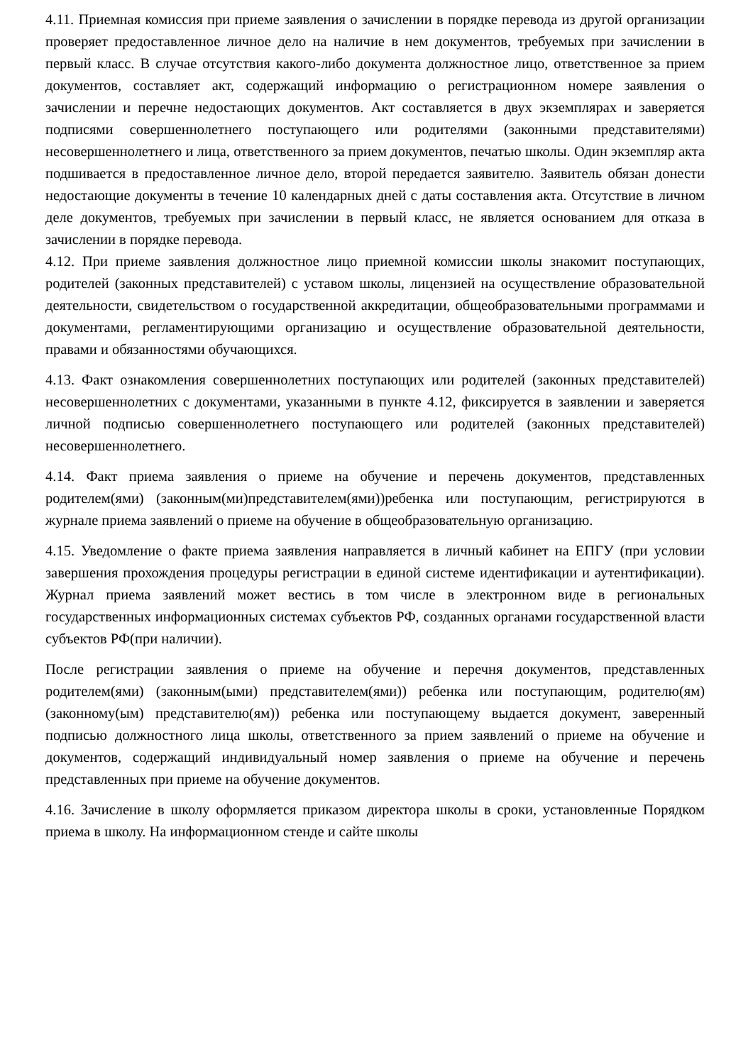4.11. Приемная комиссия при приеме заявления о зачислении в порядке перевода из другой организации проверяет предоставленное личное дело на наличие в нем документов, требуемых при зачислении в первый класс. В случае отсутствия какого-либо документа должностное лицо, ответственное за прием документов, составляет акт, содержащий информацию о регистрационном номере заявления о зачислении и перечне недостающих документов. Акт составляется в двух экземплярах и заверяется подписями совершеннолетнего поступающего или родителями (законными представителями) несовершеннолетнего и лица, ответственного за прием документов, печатью школы. Один экземпляр акта подшивается в предоставленное личное дело, второй передается заявителю. Заявитель обязан донести недостающие документы в течение 10 календарных дней с даты составления акта. Отсутствие в личном деле документов, требуемых при зачислении в первый класс, не является основанием для отказа в зачислении в порядке перевода.
4.12. При приеме заявления должностное лицо приемной комиссии школы знакомит поступающих, родителей (законных представителей) с уставом школы, лицензией на осуществление образовательной деятельности, свидетельством о государственной аккредитации, общеобразовательными программами и документами, регламентирующими организацию и осуществление образовательной деятельности, правами и обязанностями обучающихся.
4.13. Факт ознакомления совершеннолетних поступающих или родителей (законных представителей) несовершеннолетних с документами, указанными в пункте 4.12, фиксируется в заявлении и заверяется личной подписью совершеннолетнего поступающего или родителей (законных представителей) несовершеннолетнего.
4.14. Факт приема заявления о приеме на обучение и перечень документов, представленных родителем(ями) (законным(ми)представителем(ями))ребенка или поступающим, регистрируются в журнале приема заявлений о приеме на обучение в общеобразовательную организацию.
4.15. Уведомление о факте приема заявления направляется в личный кабинет на ЕПГУ (при условии завершения прохождения процедуры регистрации в единой системе идентификации и аутентификации). Журнал приема заявлений может вестись в том числе в электронном виде в региональных государственных информационных системах субъектов РФ, созданных органами государственной власти субъектов РФ(при наличии).
После регистрации заявления о приеме на обучение и перечня документов, представленных родителем(ями) (законным(ыми) представителем(ями)) ребенка или поступающим, родителю(ям) (законному(ым) представителю(ям)) ребенка или поступающему выдается документ, заверенный подписью должностного лица школы, ответственного за прием заявлений о приеме на обучение и документов, содержащий индивидуальный номер заявления о приеме на обучение и перечень представленных при приеме на обучение документов.
4.16. Зачисление в школу оформляется приказом директора школы в сроки, установленные Порядком приема в школу. На информационном стенде и сайте школы